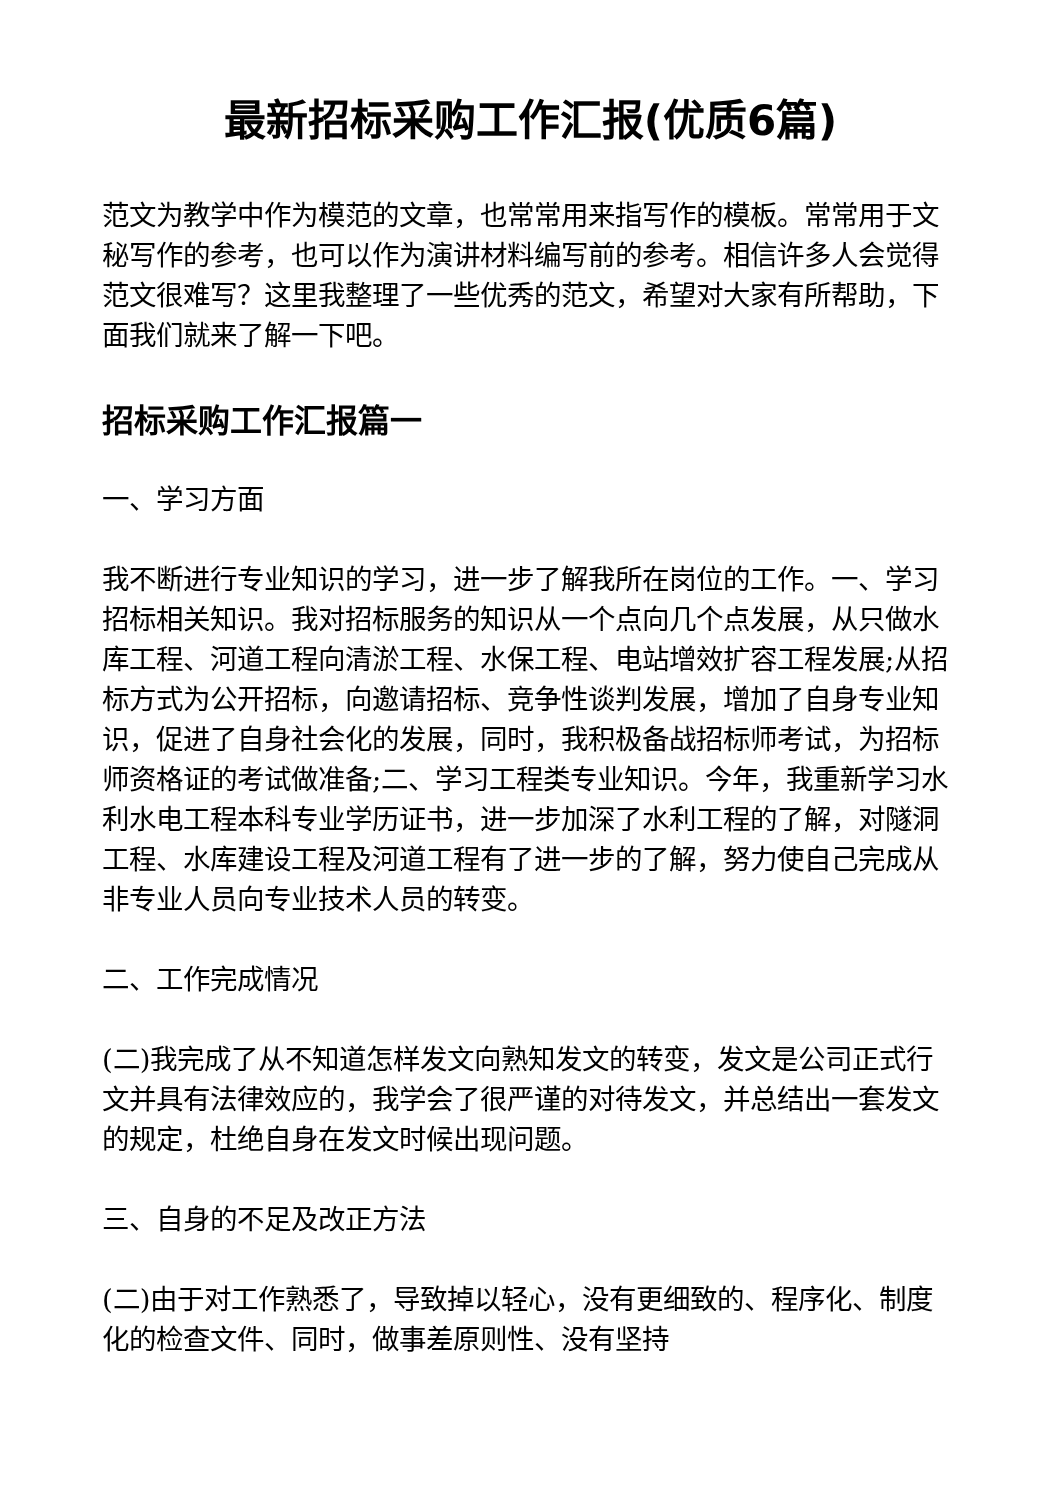最新招标采购工作汇报(优质6篇)
范文为教学中作为模范的文章，也常常用来指写作的模板。常常用于文秘写作的参考，也可以作为演讲材料编写前的参考。相信许多人会觉得范文很难写？这里我整理了一些优秀的范文，希望对大家有所帮助，下面我们就来了解一下吧。
招标采购工作汇报篇一
一、学习方面
我不断进行专业知识的学习，进一步了解我所在岗位的工作。一、学习招标相关知识。我对招标服务的知识从一个点向几个点发展，从只做水库工程、河道工程向清淤工程、水保工程、电站增效扩容工程发展;从招标方式为公开招标，向邀请招标、竞争性谈判发展，增加了自身专业知识，促进了自身社会化的发展，同时，我积极备战招标师考试，为招标师资格证的考试做准备;二、学习工程类专业知识。今年，我重新学习水利水电工程本科专业学历证书，进一步加深了水利工程的了解，对隧洞工程、水库建设工程及河道工程有了进一步的了解，努力使自己完成从非专业人员向专业技术人员的转变。
二、工作完成情况
(二)我完成了从不知道怎样发文向熟知发文的转变，发文是公司正式行文并具有法律效应的，我学会了很严谨的对待发文，并总结出一套发文的规定，杜绝自身在发文时候出现问题。
三、自身的不足及改正方法
(二)由于对工作熟悉了，导致掉以轻心，没有更细致的、程序化、制度化的检查文件、同时，做事差原则性、没有坚持